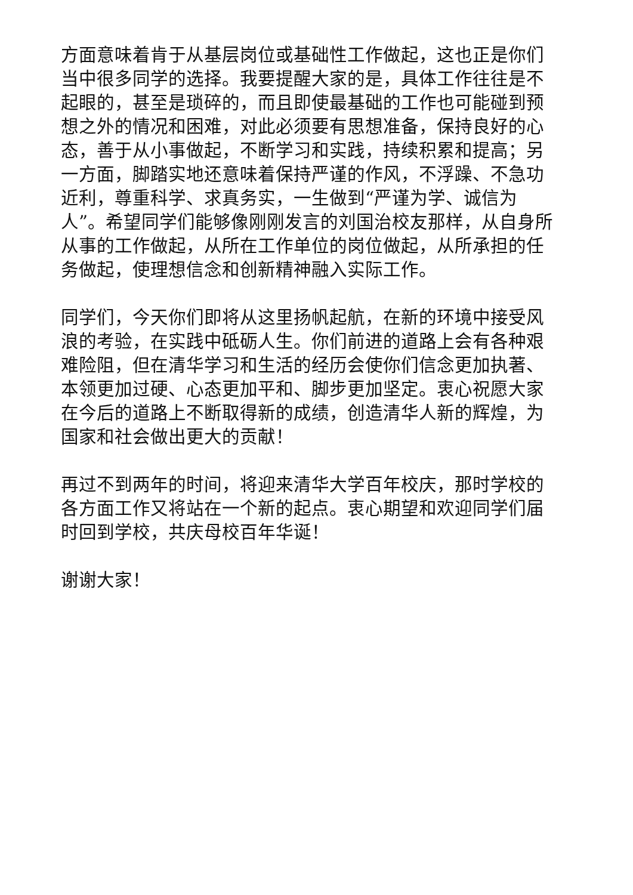方面意味着肯于从基层岗位或基础性工作做起，这也正是你们当中很多同学的选择。我要提醒大家的是，具体工作往往是不起眼的，甚至是琐碎的，而且即使最基础的工作也可能碰到预想之外的情况和困难，对此必须要有思想准备，保持良好的心态，善于从小事做起，不断学习和实践，持续积累和提高；另一方面，脚踏实地还意味着保持严谨的作风，不浮躁、不急功近利，尊重科学、求真务实，一生做到“严谨为学、诚信为人”。希望同学们能够像刚刚发言的刘国治校友那样，从自身所从事的工作做起，从所在工作单位的岗位做起，从所承担的任务做起，使理想信念和创新精神融入实际工作。
同学们，今天你们即将从这里扬帆起航，在新的环境中接受风浪的考验，在实践中砥砺人生。你们前进的道路上会有各种艰难险阻，但在清华学习和生活的经历会使你们信念更加执著、本领更加过硬、心态更加平和、脚步更加坚定。衷心祝愿大家在今后的道路上不断取得新的成绩，创造清华人新的辉煌，为国家和社会做出更大的贡献！
再过不到两年的时间，将迎来清华大学百年校庆，那时学校的各方面工作又将站在一个新的起点。衷心期望和欢迎同学们届时回到学校，共庆母校百年华诞！
谢谢大家！